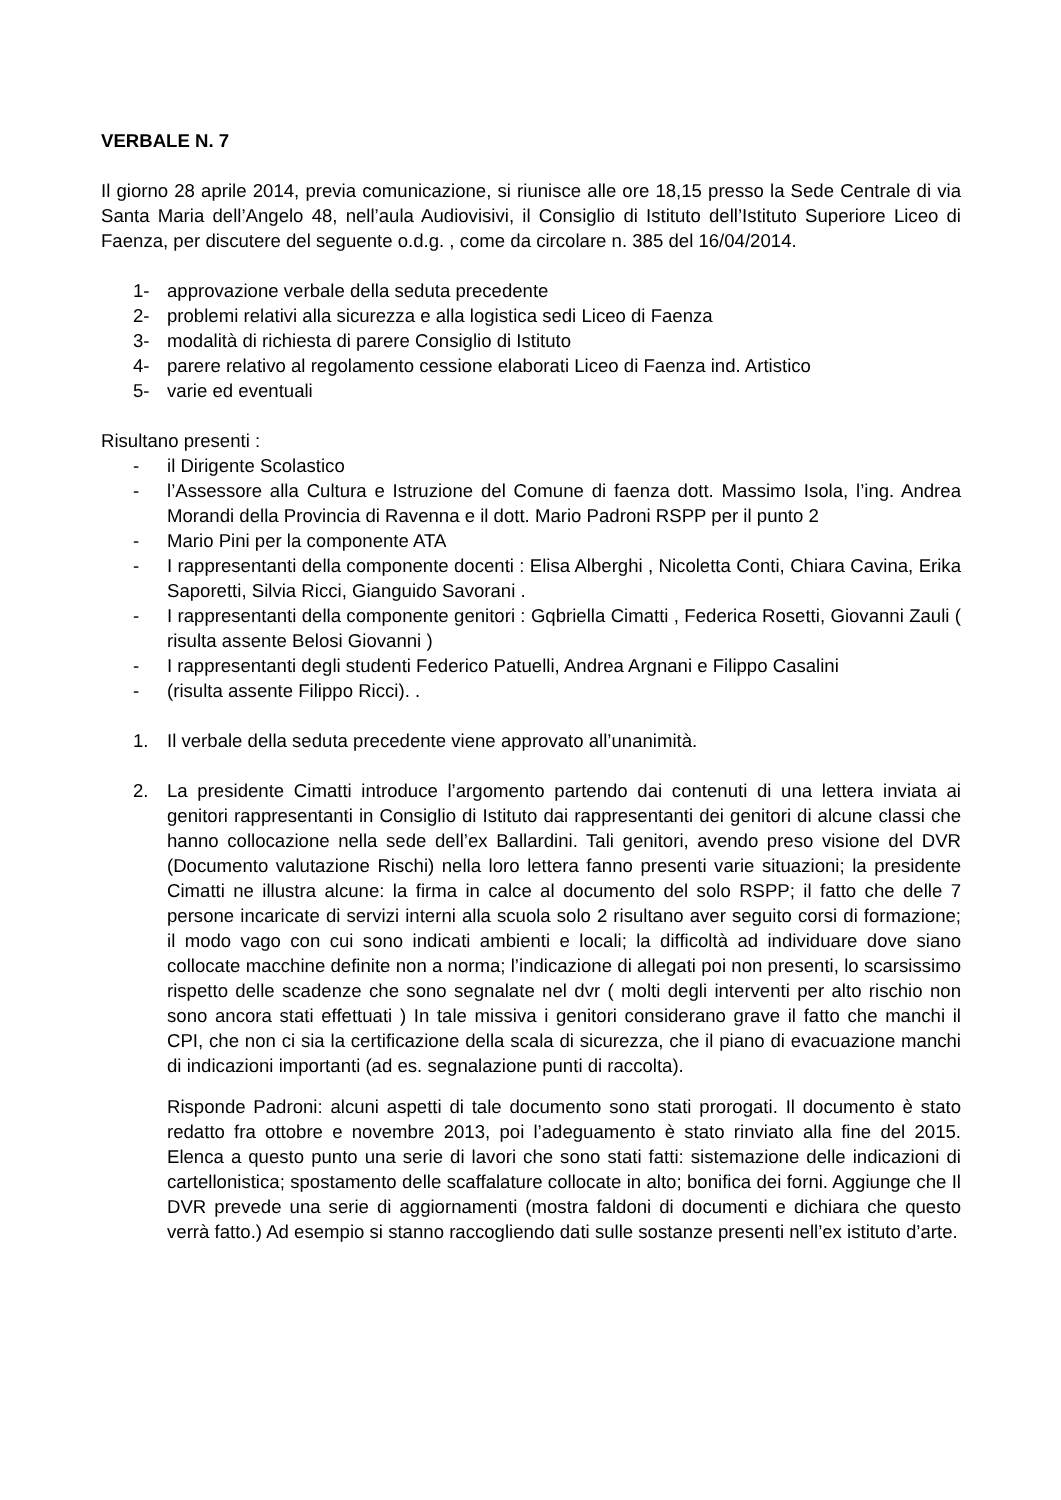VERBALE N. 7
Il giorno 28 aprile 2014, previa comunicazione, si riunisce alle ore 18,15 presso la Sede Centrale di via Santa Maria dell’Angelo 48, nell’aula Audiovisivi, il Consiglio di Istituto dell’Istituto Superiore Liceo di Faenza, per discutere del seguente o.d.g. , come da circolare n. 385 del 16/04/2014.
1- approvazione verbale della seduta precedente
2- problemi relativi alla sicurezza e alla logistica sedi Liceo di Faenza
3- modalità di richiesta di parere Consiglio di Istituto
4- parere relativo al regolamento cessione elaborati Liceo di Faenza ind. Artistico
5- varie ed eventuali
Risultano presenti :
- il Dirigente Scolastico
- l’Assessore alla Cultura e Istruzione del Comune di faenza dott. Massimo Isola, l’ing. Andrea Morandi della Provincia di Ravenna e il dott. Mario Padroni RSPP per il punto 2
- Mario Pini per la componente ATA
- I rappresentanti della componente docenti : Elisa Alberghi , Nicoletta Conti, Chiara Cavina, Erika Saporetti, Silvia Ricci, Gianguido Savorani .
- I rappresentanti della componente genitori : Gqbriella Cimatti , Federica Rosetti, Giovanni Zauli ( risulta assente Belosi Giovanni )
- I rappresentanti degli studenti Federico Patuelli, Andrea Argnani e Filippo Casalini
- (risulta assente Filippo Ricci). .
1. Il verbale della seduta precedente viene approvato all’unanimità.
2. La presidente Cimatti introduce l’argomento partendo dai contenuti di una lettera inviata ai genitori rappresentanti in Consiglio di Istituto dai rappresentanti dei genitori di alcune classi che hanno collocazione nella sede dell’ex Ballardini. Tali genitori, avendo preso visione del DVR (Documento valutazione Rischi) nella loro lettera fanno presenti varie situazioni; la presidente Cimatti ne illustra alcune: la firma in calce al documento del solo RSPP; il fatto che delle 7 persone incaricate di servizi interni alla scuola solo 2 risultano aver seguito corsi di formazione; il modo vago con cui sono indicati ambienti e locali; la difficoltà ad individuare dove siano collocate macchine definite non a norma; l’indicazione di allegati poi non presenti, lo scarsissimo rispetto delle scadenze che sono segnalate nel dvr ( molti degli interventi per alto rischio non sono ancora stati effettuati ) In tale missiva i genitori considerano grave il fatto che manchi il CPI, che non ci sia la certificazione della scala di sicurezza, che il piano di evacuazione manchi di indicazioni importanti (ad es. segnalazione punti di raccolta).
Risponde Padroni: alcuni aspetti di tale documento sono stati prorogati. Il documento è stato redatto fra ottobre e novembre 2013, poi l’adeguamento è stato rinviato alla fine del 2015. Elenca a questo punto una serie di lavori che sono stati fatti: sistemazione delle indicazioni di cartellonistica; spostamento delle scaffalature collocate in alto; bonifica dei forni. Aggiunge che Il DVR prevede una serie di aggiornamenti (mostra faldoni di documenti e dichiara che questo verrà fatto.) Ad esempio si stanno raccogliendo dati sulle sostanze presenti nell’ex istituto d’arte.